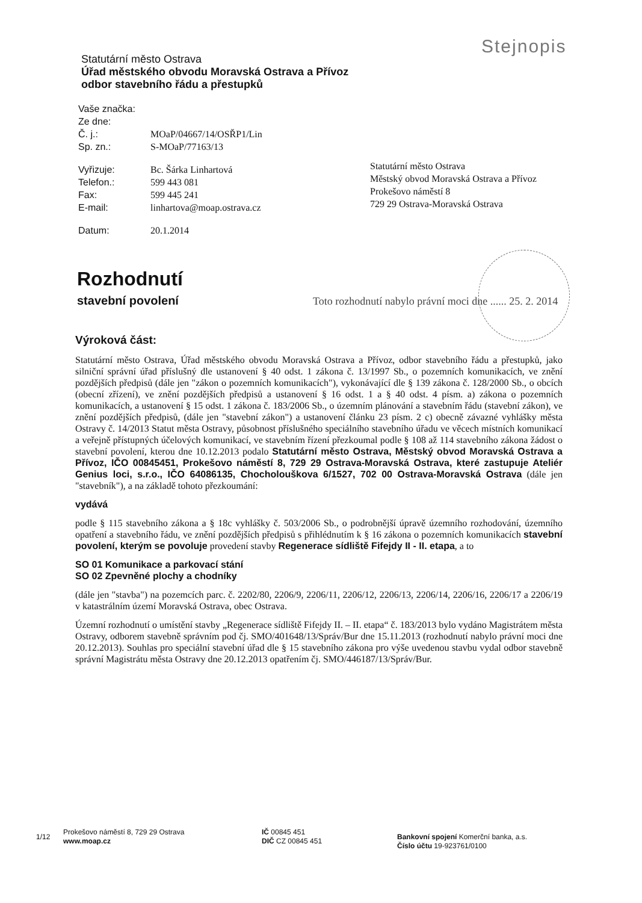Stejnopis
Statutární město Ostrava
Úřad městského obvodu Moravská Ostrava a Přívoz
odbor stavebního řádu a přestupků
| Vaše značka: | |
| Ze dne: | |
| Č. j.: | MOaP/04667/14/OSŘP1/Lin |
| Sp. zn.: | S-MOaP/77163/13 |
| Vyřizuje: | Bc. Šárka Linhartová |
| Telefon.: | 599 443 081 |
| Fax: | 599 445 241 |
| E-mail: | linhartova@moap.ostrava.cz |
| Datum: | 20.1.2014 |
Statutární město Ostrava
Městský obvod Moravská Ostrava a Přívoz
Prokešovo náměstí 8
729 29 Ostrava-Moravská Ostrava
Rozhodnutí
stavební povolení
Toto rozhodnutí nabylo právní moci dne ...... 25. 2. 2014
Výroková část:
Statutární město Ostrava, Úřad městského obvodu Moravská Ostrava a Přívoz, odbor stavebního řádu a přestupků, jako silniční správní úřad příslušný dle ustanovení § 40 odst. 1 zákona č. 13/1997 Sb., o pozemních komunikacích, ve znění pozdějších předpisů (dále jen "zákon o pozemních komunikacích"), vykonávající dle § 139 zákona č. 128/2000 Sb., o obcích (obecní zřízení), ve znění pozdějších předpisů a ustanovení § 16 odst. 1 a § 40 odst. 4 písm. a) zákona o pozemních komunikacích, a ustanovení § 15 odst. 1 zákona č. 183/2006 Sb., o územním plánování a stavebním řádu (stavební zákon), ve znění pozdějších předpisů, (dále jen "stavební zákon") a ustanovení článku 23 písm. 2 c) obecně závazné vyhlášky města Ostravy č. 14/2013 Statut města Ostravy, působnost příslušného speciálního stavebního úřadu ve věcech místních komunikací a veřejně přístupných účelových komunikací, ve stavebním řízení přezkoumal podle § 108 až 114 stavebního zákona žádost o stavební povolení, kterou dne 10.12.2013 podalo Statutární město Ostrava, Městský obvod Moravská Ostrava a Přívoz, IČO 00845451, Prokešovo náměstí 8, 729 29 Ostrava-Moravská Ostrava, které zastupuje Ateliér Genius loci, s.r.o., IČO 64086135, Chocholouškova 6/1527, 702 00 Ostrava-Moravská Ostrava (dále jen "stavebník"), a na základě tohoto přezkoumání:
vydává
podle § 115 stavebního zákona a § 18c vyhlášky č. 503/2006 Sb., o podrobnější úpravě územního rozhodování, územního opatření a stavebního řádu, ve znění pozdějších předpisů s přihlédnutím k § 16 zákona o pozemních komunikacích stavební povolení, kterým se povoluje provedení stavby Regenerace sídliště Fifejdy II - II. etapa, a to
SO 01 Komunikace a parkovací stání
SO 02 Zpevněné plochy a chodníky
(dále jen "stavba") na pozemcích parc. č. 2202/80, 2206/9, 2206/11, 2206/12, 2206/13, 2206/14, 2206/16, 2206/17 a 2206/19 v katastrálním území Moravská Ostrava, obec Ostrava.
Územní rozhodnutí o umístění stavby „Regenerace sídliště Fifejdy II. – II. etapa“ č. 183/2013 bylo vydáno Magistrátem města Ostravy, odborem stavebně správním pod čj. SMO/401648/13/Správ/Bur dne 15.11.2013 (rozhodnutí nabylo právní moci dne 20.12.2013). Souhlas pro speciální stavební úřad dle § 15 stavebního zákona pro výše uvedenou stavbu vydal odbor stavebně správní Magistrátu města Ostravy dne 20.12.2013 opatřením čj. SMO/446187/13/Správ/Bur.
1/12
Prokešovo náměstí 8, 729 29 Ostrava
www.moap.cz
IČ 00845 451
DIČ CZ 00845 451
Bankovní spojení Komerční banka, a.s.
Číslo účtu 19-923761/0100